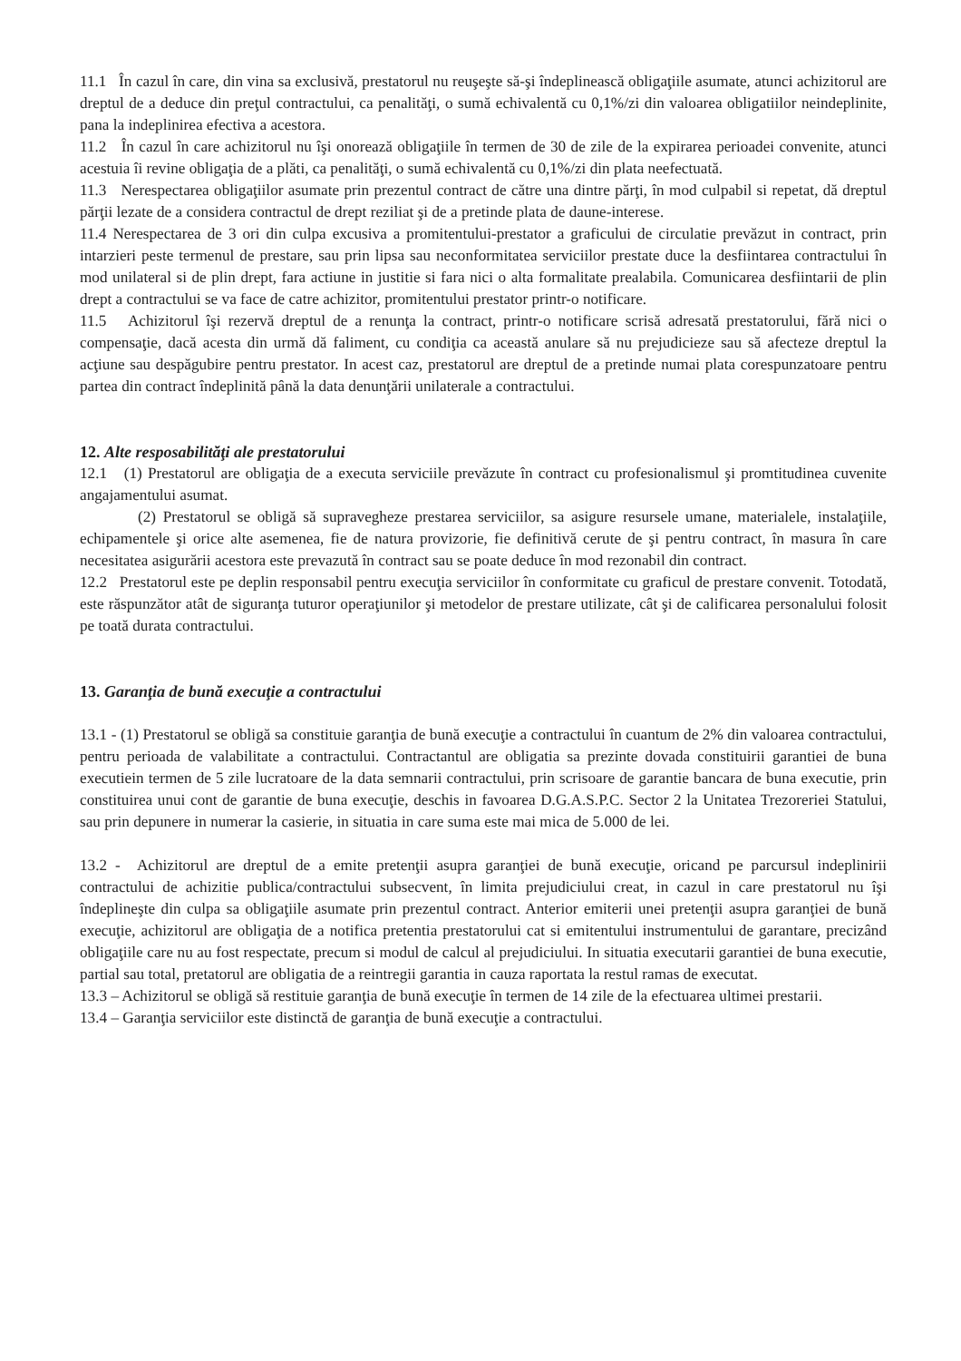11.1 În cazul în care, din vina sa exclusivă, prestatorul nu reuşeşte să-şi îndeplinească obligaţiile asumate, atunci achizitorul are dreptul de a deduce din preţul contractului, ca penalităţi, o sumă echivalentă cu 0,1%/zi din valoarea obligatiilor neindeplinite, pana la indeplinirea efectiva a acestora.
11.2 În cazul în care achizitorul nu îşi onorează obligaţiile în termen de 30 de zile de la expirarea perioadei convenite, atunci acestuia îi revine obligaţia de a plăti, ca penalităţi, o sumă echivalentă cu 0,1%/zi din plata neefectuată.
11.3 Nerespectarea obligaţiilor asumate prin prezentul contract de către una dintre părţi, în mod culpabil si repetat, dă dreptul părţii lezate de a considera contractul de drept reziliat şi de a pretinde plata de daune-interese.
11.4 Nerespectarea de 3 ori din culpa excusiva a promitentului-prestator a graficului de circulatie prevăzut in contract, prin intarzieri peste termenul de prestare, sau prin lipsa sau neconformitatea serviciilor prestate duce la desfiintarea contractului în mod unilateral si de plin drept, fara actiune in justitie si fara nici o alta formalitate prealabila. Comunicarea desfiintarii de plin drept a contractului se va face de catre achizitor, promitentului prestator printr-o notificare.
11.5 Achizitorul îşi rezervă dreptul de a renunţa la contract, printr-o notificare scrisă adresată prestatorului, fără nici o compensaţie, dacă acesta din urmă dă faliment, cu condiţia ca această anulare să nu prejudicieze sau să afecteze dreptul la acţiune sau despăgubire pentru prestator. In acest caz, prestatorul are dreptul de a pretinde numai plata corespunzatoare pentru partea din contract îndeplinită până la data denunţării unilaterale a contractului.
12. Alte resposabilităţi ale prestatorului
12.1 (1) Prestatorul are obligaţia de a executa serviciile prevăzute în contract cu profesionalismul şi promtitudinea cuvenite angajamentului asumat.
(2) Prestatorul se obligă să supravegheze prestarea serviciilor, sa asigure resursele umane, materialele, instalaţiile, echipamentele şi orice alte asemenea, fie de natura provizorie, fie definitivă cerute de şi pentru contract, în masura în care necesitatea asigurării acestora este prevazută în contract sau se poate deduce în mod rezonabil din contract.
12.2 Prestatorul este pe deplin responsabil pentru execuţia serviciilor în conformitate cu graficul de prestare convenit. Totodată, este răspunzător atât de siguranţa tuturor operaţiunilor şi metodelor de prestare utilizate, cât şi de calificarea personalului folosit pe toată durata contractului.
13. Garanţia de bună execuţie a contractului
13.1 - (1) Prestatorul se obligă sa constituie garanţia de bună execuţie a contractului în cuantum de 2% din valoarea contractului, pentru perioada de valabilitate a contractului. Contractantul are obligatia sa prezinte dovada constituirii garantiei de buna executiein termen de 5 zile lucratoare de la data semnarii contractului, prin scrisoare de garantie bancara de buna executie, prin constituirea unui cont de garantie de buna execuţie, deschis in favoarea D.G.A.S.P.C. Sector 2 la Unitatea Trezoreriei Statului, sau prin depunere in numerar la casierie, in situatia in care suma este mai mica de 5.000 de lei.
13.2 - Achizitorul are dreptul de a emite pretenţii asupra garanţiei de bună execuţie, oricand pe parcursul indeplinirii contractului de achizitie publica/contractului subsecvent, în limita prejudiciului creat, in cazul in care prestatorul nu îşi îndeplineşte din culpa sa obligaţiile asumate prin prezentul contract. Anterior emiterii unei pretenţii asupra garanţiei de bună execuţie, achizitorul are obligaţia de a notifica pretentia prestatorului cat si emitentului instrumentului de garantare, precizând obligaţiile care nu au fost respectate, precum si modul de calcul al prejudiciului. In situatia executarii garantiei de buna executie, partial sau total, pretatorul are obligatia de a reintregii garantia in cauza raportata la restul ramas de executat.
13.3 – Achizitorul se obligă să restituie garanţia de bună execuţie în termen de 14 zile de la efectuarea ultimei prestarii.
13.4 – Garanţia serviciilor este distinctă de garanţia de bună execuţie a contractului.